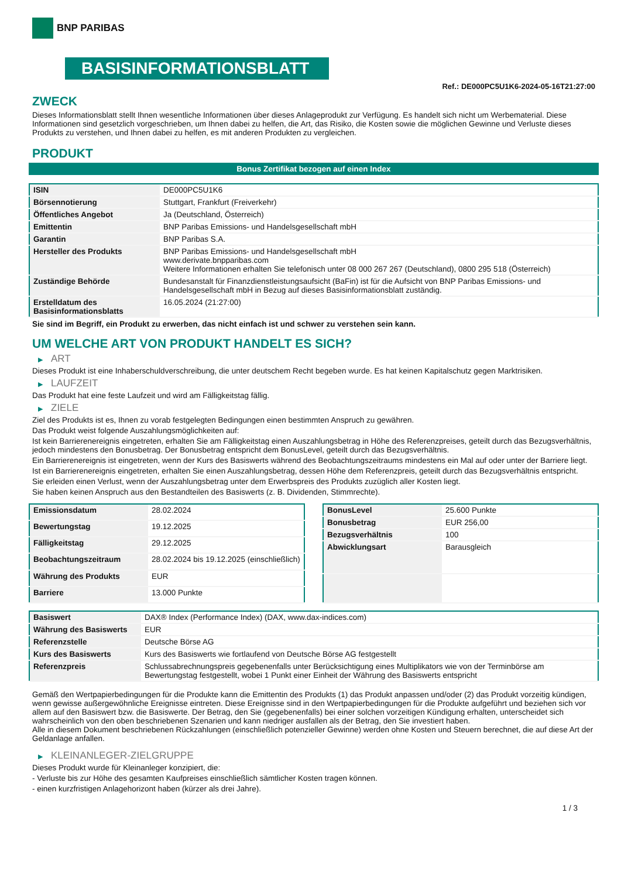BNP PARIBAS
BASISINFORMATIONSBLATT
Ref.: DE000PC5U1K6-2024-05-16T21:27:00
ZWECK
Dieses Informationsblatt stellt Ihnen wesentliche Informationen über dieses Anlageprodukt zur Verfügung. Es handelt sich nicht um Werbematerial. Diese Informationen sind gesetzlich vorgeschrieben, um Ihnen dabei zu helfen, die Art, das Risiko, die Kosten sowie die möglichen Gewinne und Verluste dieses Produkts zu verstehen, und Ihnen dabei zu helfen, es mit anderen Produkten zu vergleichen.
PRODUKT
Bonus Zertifikat bezogen auf einen Index
| ISIN | DE000PC5U1K6 |
| Börsennotierung | Stuttgart, Frankfurt (Freiverkehr) |
| Öffentliches Angebot | Ja (Deutschland, Österreich) |
| Emittentin | BNP Paribas Emissions- und Handelsgesellschaft mbH |
| Garantin | BNP Paribas S.A. |
| Hersteller des Produkts | BNP Paribas Emissions- und Handelsgesellschaft mbH www.derivate.bnpparibas.com Weitere Informationen erhalten Sie telefonisch unter 08 000 267 267 (Deutschland), 0800 295 518 (Österreich) |
| Zuständige Behörde | Bundesanstalt für Finanzdienstleistungsaufsicht (BaFin) ist für die Aufsicht von BNP Paribas Emissions- und Handelsgesellschaft mbH in Bezug auf dieses Basisinformationsblatt zuständig. |
| Erstelldatum des Basisinformationsblatts | 16.05.2024 (21:27:00) |
Sie sind im Begriff, ein Produkt zu erwerben, das nicht einfach ist und schwer zu verstehen sein kann.
UM WELCHE ART VON PRODUKT HANDELT ES SICH?
▶ ART
Dieses Produkt ist eine Inhaberschuldverschreibung, die unter deutschem Recht begeben wurde. Es hat keinen Kapitalschutz gegen Marktrisiken.
▶ LAUFZEIT
Das Produkt hat eine feste Laufzeit und wird am Fälligkeitstag fällig.
▶ ZIELE
Ziel des Produkts ist es, Ihnen zu vorab festgelegten Bedingungen einen bestimmten Anspruch zu gewähren.
Das Produkt weist folgende Auszahlungsmöglichkeiten auf:
Ist kein Barrierenereignis eingetreten, erhalten Sie am Fälligkeitstag einen Auszahlungsbetrag in Höhe des Referenzpreises, geteilt durch das Bezugsverhältnis, jedoch mindestens den Bonusbetrag. Der Bonusbetrag entspricht dem BonusLevel, geteilt durch das Bezugsverhältnis.
Ein Barrierenereignis ist eingetreten, wenn der Kurs des Basiswerts während des Beobachtungszeitraums mindestens ein Mal auf oder unter der Barriere liegt.
Ist ein Barrierenereignis eingetreten, erhalten Sie einen Auszahlungsbetrag, dessen Höhe dem Referenzpreis, geteilt durch das Bezugsverhältnis entspricht.
Sie erleiden einen Verlust, wenn der Auszahlungsbetrag unter dem Erwerbspreis des Produkts zuzüglich aller Kosten liegt.
Sie haben keinen Anspruch aus den Bestandteilen des Basiswerts (z. B. Dividenden, Stimmrechte).
| Emissionsdatum | 28.02.2024 |
| Bewertungstag | 19.12.2025 |
| Fälligkeitstag | 29.12.2025 |
| Beobachtungszeitraum | 28.02.2024 bis 19.12.2025 (einschließlich) |
| Währung des Produkts | EUR |
| Barriere | 13.000 Punkte |
| BonusLevel | 25.600 Punkte |
| Bonusbetrag | EUR 256,00 |
| Bezugsverhältnis | 100 |
| Abwicklungsart | Barausgleich |
| Basiswert | DAX® Index (Performance Index) (DAX, www.dax-indices.com) |
| Währung des Basiswerts | EUR |
| Referenzstelle | Deutsche Börse AG |
| Kurs des Basiswerts | Kurs des Basiswerts wie fortlaufend von Deutsche Börse AG festgestellt |
| Referenzpreis | Schlussabrechnungspreis gegebenenfalls unter Berücksichtigung eines Multiplikators wie von der Terminbörse am Bewertungstag festgestellt, wobei 1 Punkt einer Einheit der Währung des Basiswerts entspricht |
Gemäß den Wertpapierbedingungen für die Produkte kann die Emittentin des Produkts (1) das Produkt anpassen und/oder (2) das Produkt vorzeitig kündigen, wenn gewisse außergewöhnliche Ereignisse eintreten. Diese Ereignisse sind in den Wertpapierbedingungen für die Produkte aufgeführt und beziehen sich vor allem auf den Basiswert bzw. die Basiswerte. Der Betrag, den Sie (gegebenenfalls) bei einer solchen vorzeitigen Kündigung erhalten, unterscheidet sich wahrscheinlich von den oben beschriebenen Szenarien und kann niedriger ausfallen als der Betrag, den Sie investiert haben.
Alle in diesem Dokument beschriebenen Rückzahlungen (einschließlich potenzieller Gewinne) werden ohne Kosten und Steuern berechnet, die auf diese Art der Geldanlage anfallen.
▶ KLEINANLEGER-ZIELGRUPPE
Dieses Produkt wurde für Kleinanleger konzipiert, die:
- Verluste bis zur Höhe des gesamten Kaufpreises einschließlich sämtlicher Kosten tragen können.
- einen kurzfristigen Anlagehorizont haben (kürzer als drei Jahre).
1 / 3